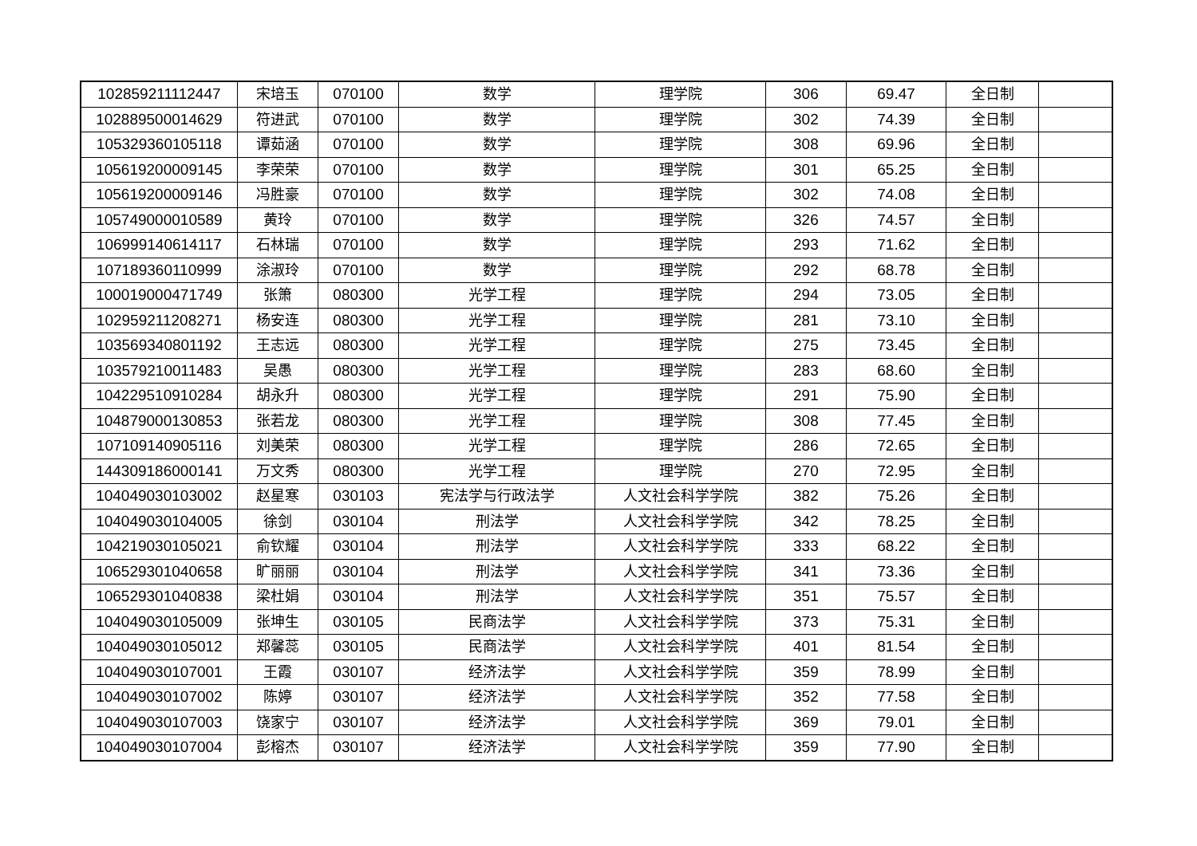| 102859211112447 | 宋培玉 | 070100 | 数学 | 理学院 | 306 | 69.47 | 全日制 | |
| 102889500014629 | 符进武 | 070100 | 数学 | 理学院 | 302 | 74.39 | 全日制 | |
| 105329360105118 | 谭茹涵 | 070100 | 数学 | 理学院 | 308 | 69.96 | 全日制 | |
| 105619200009145 | 李荣荣 | 070100 | 数学 | 理学院 | 301 | 65.25 | 全日制 | |
| 105619200009146 | 冯胜豪 | 070100 | 数学 | 理学院 | 302 | 74.08 | 全日制 | |
| 105749000010589 | 黄玲 | 070100 | 数学 | 理学院 | 326 | 74.57 | 全日制 | |
| 106999140614117 | 石林瑞 | 070100 | 数学 | 理学院 | 293 | 71.62 | 全日制 | |
| 107189360110999 | 涂淑玲 | 070100 | 数学 | 理学院 | 292 | 68.78 | 全日制 | |
| 100019000471749 | 张箫 | 080300 | 光学工程 | 理学院 | 294 | 73.05 | 全日制 | |
| 102959211208271 | 杨安连 | 080300 | 光学工程 | 理学院 | 281 | 73.10 | 全日制 | |
| 103569340801192 | 王志远 | 080300 | 光学工程 | 理学院 | 275 | 73.45 | 全日制 | |
| 103579210011483 | 吴愚 | 080300 | 光学工程 | 理学院 | 283 | 68.60 | 全日制 | |
| 104229510910284 | 胡永升 | 080300 | 光学工程 | 理学院 | 291 | 75.90 | 全日制 | |
| 104879000130853 | 张若龙 | 080300 | 光学工程 | 理学院 | 308 | 77.45 | 全日制 | |
| 107109140905116 | 刘美荣 | 080300 | 光学工程 | 理学院 | 286 | 72.65 | 全日制 | |
| 144309186000141 | 万文秀 | 080300 | 光学工程 | 理学院 | 270 | 72.95 | 全日制 | |
| 104049030103002 | 赵星寒 | 030103 | 宪法学与行政法学 | 人文社会科学学院 | 382 | 75.26 | 全日制 | |
| 104049030104005 | 徐剑 | 030104 | 刑法学 | 人文社会科学学院 | 342 | 78.25 | 全日制 | |
| 104219030105021 | 俞钦耀 | 030104 | 刑法学 | 人文社会科学学院 | 333 | 68.22 | 全日制 | |
| 106529301040658 | 旷丽丽 | 030104 | 刑法学 | 人文社会科学学院 | 341 | 73.36 | 全日制 | |
| 106529301040838 | 梁杜娟 | 030104 | 刑法学 | 人文社会科学学院 | 351 | 75.57 | 全日制 | |
| 104049030105009 | 张坤生 | 030105 | 民商法学 | 人文社会科学学院 | 373 | 75.31 | 全日制 | |
| 104049030105012 | 郑馨蕊 | 030105 | 民商法学 | 人文社会科学学院 | 401 | 81.54 | 全日制 | |
| 104049030107001 | 王霞 | 030107 | 经济法学 | 人文社会科学学院 | 359 | 78.99 | 全日制 | |
| 104049030107002 | 陈婷 | 030107 | 经济法学 | 人文社会科学学院 | 352 | 77.58 | 全日制 | |
| 104049030107003 | 饶家宁 | 030107 | 经济法学 | 人文社会科学学院 | 369 | 79.01 | 全日制 | |
| 104049030107004 | 彭榕杰 | 030107 | 经济法学 | 人文社会科学学院 | 359 | 77.90 | 全日制 | |